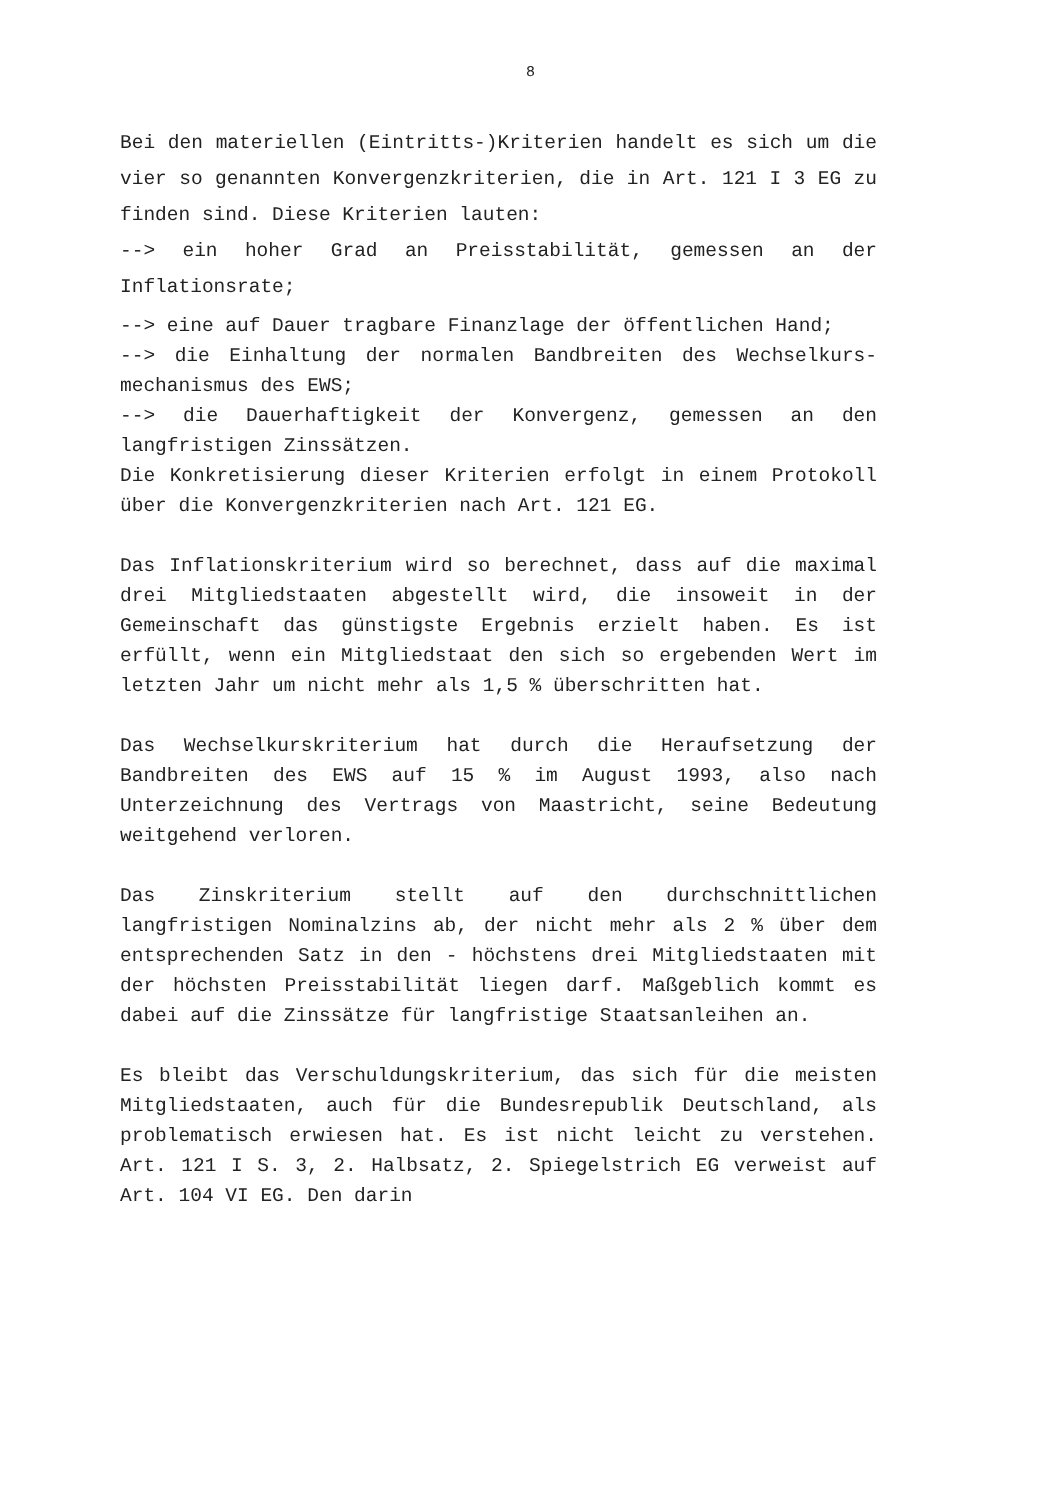8
Bei den materiellen (Eintritts-)Kriterien handelt es sich um die vier so genannten Konvergenzkriterien, die in Art. 121 I 3 EG zu finden sind. Diese Kriterien lauten:
--> ein hoher Grad an Preisstabilität, gemessen an der Inflationsrate;
--> eine auf Dauer tragbare Finanzlage der öffentlichen Hand;
--> die Einhaltung der normalen Bandbreiten des Wechselkurs-mechanismus des EWS;
--> die Dauerhaftigkeit der Konvergenz, gemessen an den langfristigen Zinssätzen.
Die Konkretisierung dieser Kriterien erfolgt in einem Protokoll über die Konvergenzkriterien nach Art. 121 EG.
Das Inflationskriterium wird so berechnet, dass auf die maximal drei Mitgliedstaaten abgestellt wird, die insoweit in der Gemeinschaft das günstigste Ergebnis erzielt haben. Es ist erfüllt, wenn ein Mitgliedstaat den sich so ergebenden Wert im letzten Jahr um nicht mehr als 1,5 % überschritten hat.
Das Wechselkurskriterium hat durch die Heraufsetzung der Bandbreiten des EWS auf 15 % im August 1993, also nach Unterzeichnung des Vertrags von Maastricht, seine Bedeutung weitgehend verloren.
Das Zinskriterium stellt auf den durchschnittlichen langfristigen Nominalzins ab, der nicht mehr als 2 % über dem entsprechenden Satz in den - höchstens drei Mitgliedstaaten mit der höchsten Preisstabilität liegen darf. Maßgeblich kommt es dabei auf die Zinssätze für langfristige Staatsanleihen an.
Es bleibt das Verschuldungskriterium, das sich für die meisten Mitgliedstaaten, auch für die Bundesrepublik Deutschland, als problematisch erwiesen hat. Es ist nicht leicht zu verstehen. Art. 121 I S. 3, 2. Halbsatz, 2. Spiegelstrich EG verweist auf Art. 104 VI EG. Den darin